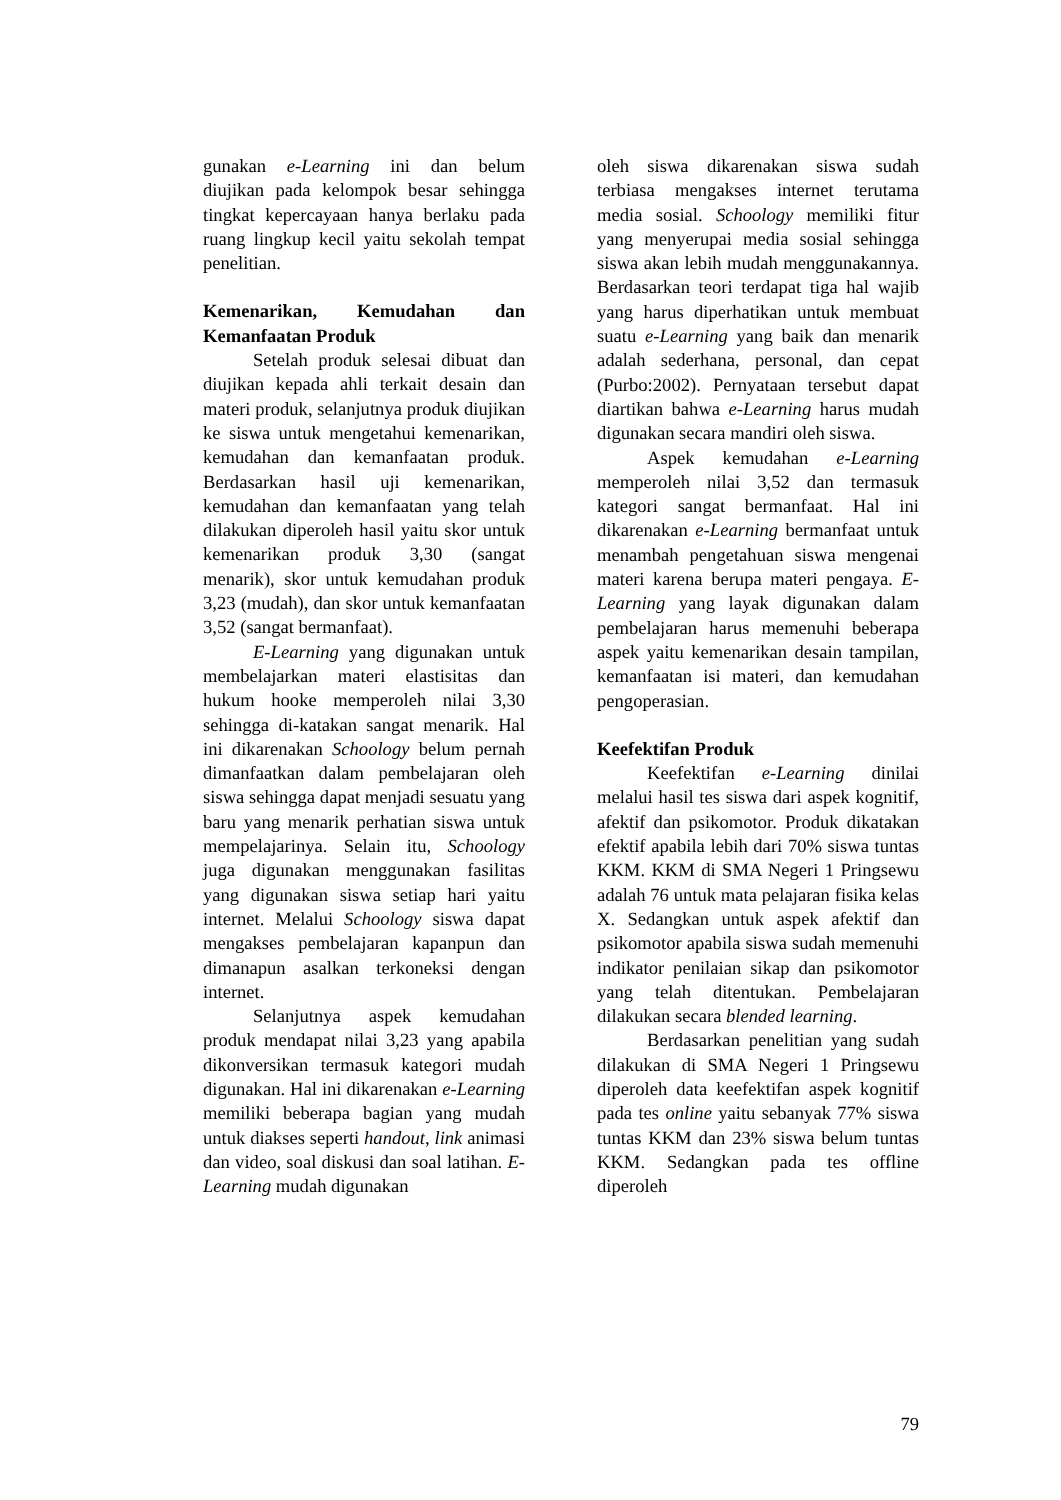gunakan e-Learning ini dan belum diujikan pada kelompok besar sehingga tingkat kepercayaan hanya berlaku pada ruang lingkup kecil yaitu sekolah tempat penelitian.
Kemenarikan, Kemudahan dan Kemanfaatan Produk
Setelah produk selesai dibuat dan diujikan kepada ahli terkait desain dan materi produk, selanjutnya produk diujikan ke siswa untuk mengetahui kemenarikan, kemudahan dan kemanfaatan produk. Berdasarkan hasil uji kemenarikan, kemudahan dan kemanfaatan yang telah dilakukan diperoleh hasil yaitu skor untuk kemenarikan produk 3,30 (sangat menarik), skor untuk kemudahan produk 3,23 (mudah), dan skor untuk kemanfaatan 3,52 (sangat bermanfaat).
E-Learning yang digunakan untuk membelajarkan materi elastisitas dan hukum hooke memperoleh nilai 3,30 sehingga di-katakan sangat menarik. Hal ini dikarenakan Schoology belum pernah dimanfaatkan dalam pembelajaran oleh siswa sehingga dapat menjadi sesuatu yang baru yang menarik perhatian siswa untuk mempelajarinya. Selain itu, Schoology juga digunakan menggunakan fasilitas yang digunakan siswa setiap hari yaitu internet. Melalui Schoology siswa dapat mengakses pembelajaran kapanpun dan dimanapun asalkan terkoneksi dengan internet.
Selanjutnya aspek kemudahan produk mendapat nilai 3,23 yang apabila dikonversikan termasuk kategori mudah digunakan. Hal ini dikarenakan e-Learning memiliki beberapa bagian yang mudah untuk diakses seperti handout, link animasi dan video, soal diskusi dan soal latihan. E-Learning mudah digunakan
oleh siswa dikarenakan siswa sudah terbiasa mengakses internet terutama media sosial. Schoology memiliki fitur yang menyerupai media sosial sehingga siswa akan lebih mudah menggunakannya. Berdasarkan teori terdapat tiga hal wajib yang harus diperhatikan untuk membuat suatu e-Learning yang baik dan menarik adalah sederhana, personal, dan cepat (Purbo:2002). Pernyataan tersebut dapat diartikan bahwa e-Learning harus mudah digunakan secara mandiri oleh siswa.
Aspek kemudahan e-Learning memperoleh nilai 3,52 dan termasuk kategori sangat bermanfaat. Hal ini dikarenakan e-Learning bermanfaat untuk menambah pengetahuan siswa mengenai materi karena berupa materi pengaya. E-Learning yang layak digunakan dalam pembelajaran harus memenuhi beberapa aspek yaitu kemenarikan desain tampilan, kemanfaatan isi materi, dan kemudahan pengoperasian.
Keefektifan Produk
Keefektifan e-Learning dinilai melalui hasil tes siswa dari aspek kognitif, afektif dan psikomotor. Produk dikatakan efektif apabila lebih dari 70% siswa tuntas KKM. KKM di SMA Negeri 1 Pringsewu adalah 76 untuk mata pelajaran fisika kelas X. Sedangkan untuk aspek afektif dan psikomotor apabila siswa sudah memenuhi indikator penilaian sikap dan psikomotor yang telah ditentukan. Pembelajaran dilakukan secara blended learning.
Berdasarkan penelitian yang sudah dilakukan di SMA Negeri 1 Pringsewu diperoleh data keefektifan aspek kognitif pada tes online yaitu sebanyak 77% siswa tuntas KKM dan 23% siswa belum tuntas KKM. Sedangkan pada tes offline diperoleh
79